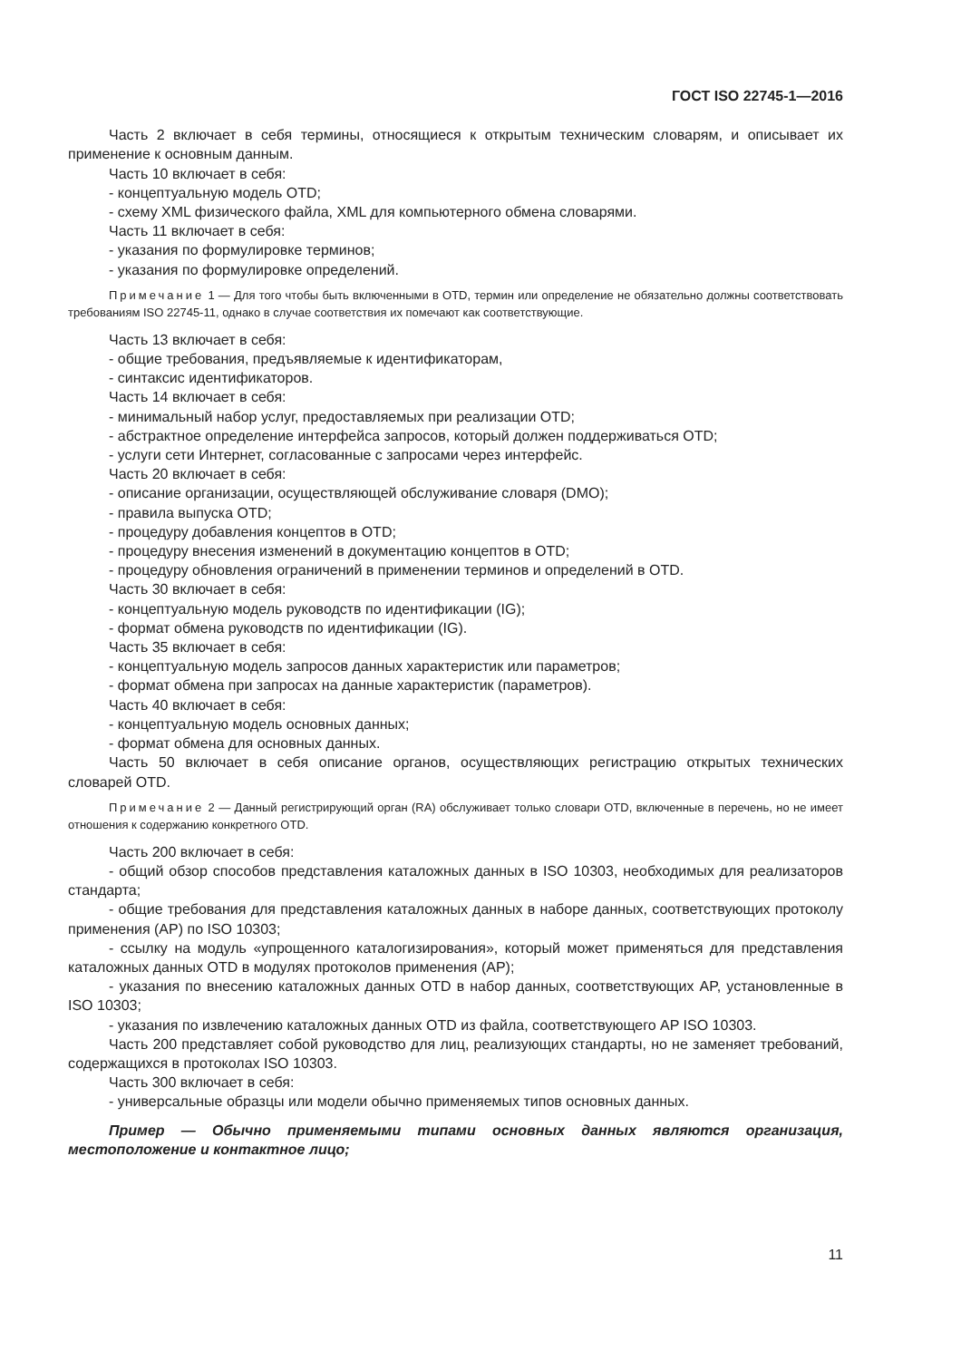ГОСТ ISO 22745-1—2016
Часть 2 включает в себя термины, относящиеся к открытым техническим словарям, и описывает их применение к основным данным.
Часть 10 включает в себя:
- концептуальную модель OTD;
- схему XML физического файла, XML для компьютерного обмена словарями.
Часть 11 включает в себя:
- указания по формулировке терминов;
- указания по формулировке определений.
Примечание 1 — Для того чтобы быть включенными в OTD, термин или определение не обязательно должны соответствовать требованиям ISO 22745-11, однако в случае соответствия их помечают как соответствующие.
Часть 13 включает в себя:
- общие требования, предъявляемые к идентификаторам,
- синтаксис идентификаторов.
Часть 14 включает в себя:
- минимальный набор услуг, предоставляемых при реализации OTD;
- абстрактное определение интерфейса запросов, который должен поддерживаться OTD;
- услуги сети Интернет, согласованные с запросами через интерфейс.
Часть 20 включает в себя:
- описание организации, осуществляющей обслуживание словаря (DMO);
- правила выпуска OTD;
- процедуру добавления концептов в OTD;
- процедуру внесения изменений в документацию концептов в OTD;
- процедуру обновления ограничений в применении терминов и определений в OTD.
Часть 30 включает в себя:
- концептуальную модель руководств по идентификации (IG);
- формат обмена руководств по идентификации (IG).
Часть 35 включает в себя:
- концептуальную модель запросов данных характеристик или параметров;
- формат обмена при запросах на данные характеристик (параметров).
Часть 40 включает в себя:
- концептуальную модель основных данных;
- формат обмена для основных данных.
Часть 50 включает в себя описание органов, осуществляющих регистрацию открытых технических словарей OTD.
Примечание 2 — Данный регистрирующий орган (RA) обслуживает только словари OTD, включенные в перечень, но не имеет отношения к содержанию конкретного OTD.
Часть 200 включает в себя:
- общий обзор способов представления каталожных данных в ISO 10303, необходимых для реализаторов стандарта;
- общие требования для представления каталожных данных в наборе данных, соответствующих протоколу применения (AP) по ISO 10303;
- ссылку на модуль «упрощенного каталогизирования», который может применяться для представления каталожных данных OTD в модулях протоколов применения (AP);
- указания по внесению каталожных данных OTD в набор данных, соответствующих AP, установленные в ISO 10303;
- указания по извлечению каталожных данных OTD из файла, соответствующего AP ISO 10303.
Часть 200 представляет собой руководство для лиц, реализующих стандарты, но не заменяет требований, содержащихся в протоколах ISO 10303.
Часть 300 включает в себя:
- универсальные образцы или модели обычно применяемых типов основных данных.
Пример — Обычно применяемыми типами основных данных являются организация, местоположение и контактное лицо;
11